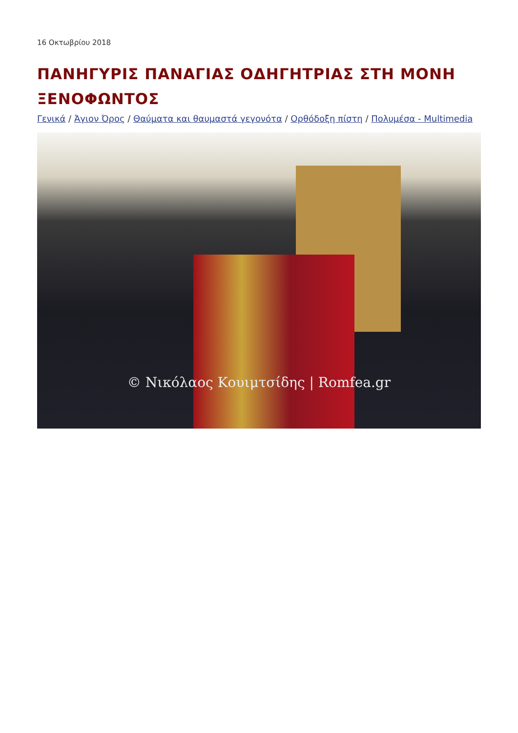16 Οκτωβρίου 2018
ΠΑΝΗΓΥΡΙΣ ΠΑΝΑΓΙΑΣ ΟΔΗΓΗΤΡΙΑΣ ΣΤΗ ΜΟΝΗ ΞΕΝΟΦΩΝΤΟΣ
Γενικά / Άγιον Όρος / Θαύματα και θαυμαστά γεγονότα / Ορθόδοξη πίστη / Πολυμέσα - Multimedia
© Νικόλαος Κουιμτσίδης | Romfea.gr